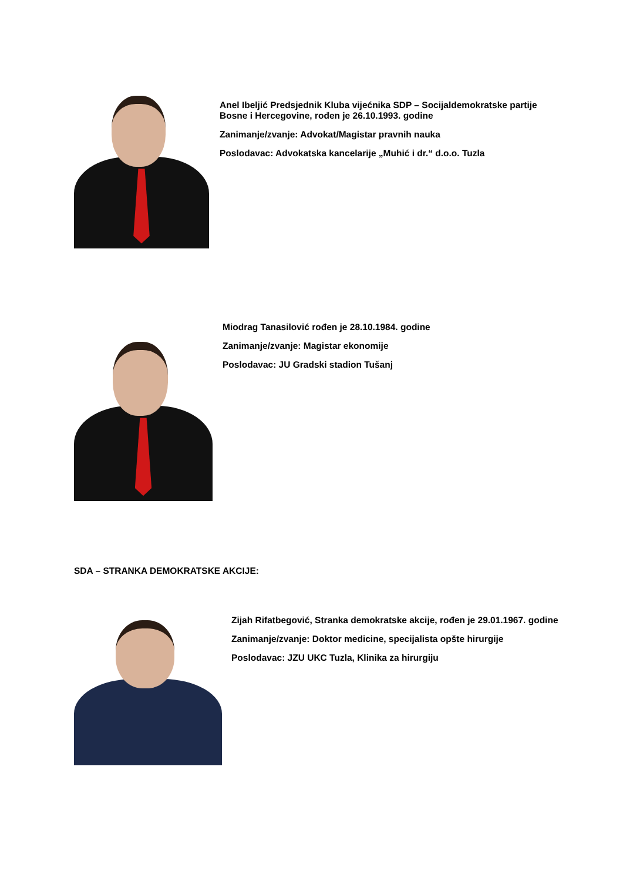Anel Ibeljić Predsjednik Kluba vijećnika SDP – Socijaldemokratske partije Bosne i Hercegovine, rođen je 26.10.1993. godine
Zanimanje/zvanje: Advokat/Magistar pravnih nauka
Poslodavac: Advokatska kancelarije „Muhić i dr.“ d.o.o. Tuzla
Miodrag Tanasilović rođen je 28.10.1984. godine
Zanimanje/zvanje: Magistar ekonomije
Poslodavac: JU Gradski stadion Tušanj
SDA – STRANKA DEMOKRATSKE AKCIJE:
Zijah Rifatbegović, Stranka demokratske akcije, rođen je 29.01.1967. godine
Zanimanje/zvanje: Doktor medicine, specijalista opšte hirurgije
Poslodavac: JZU UKC Tuzla, Klinika za hirurgiju